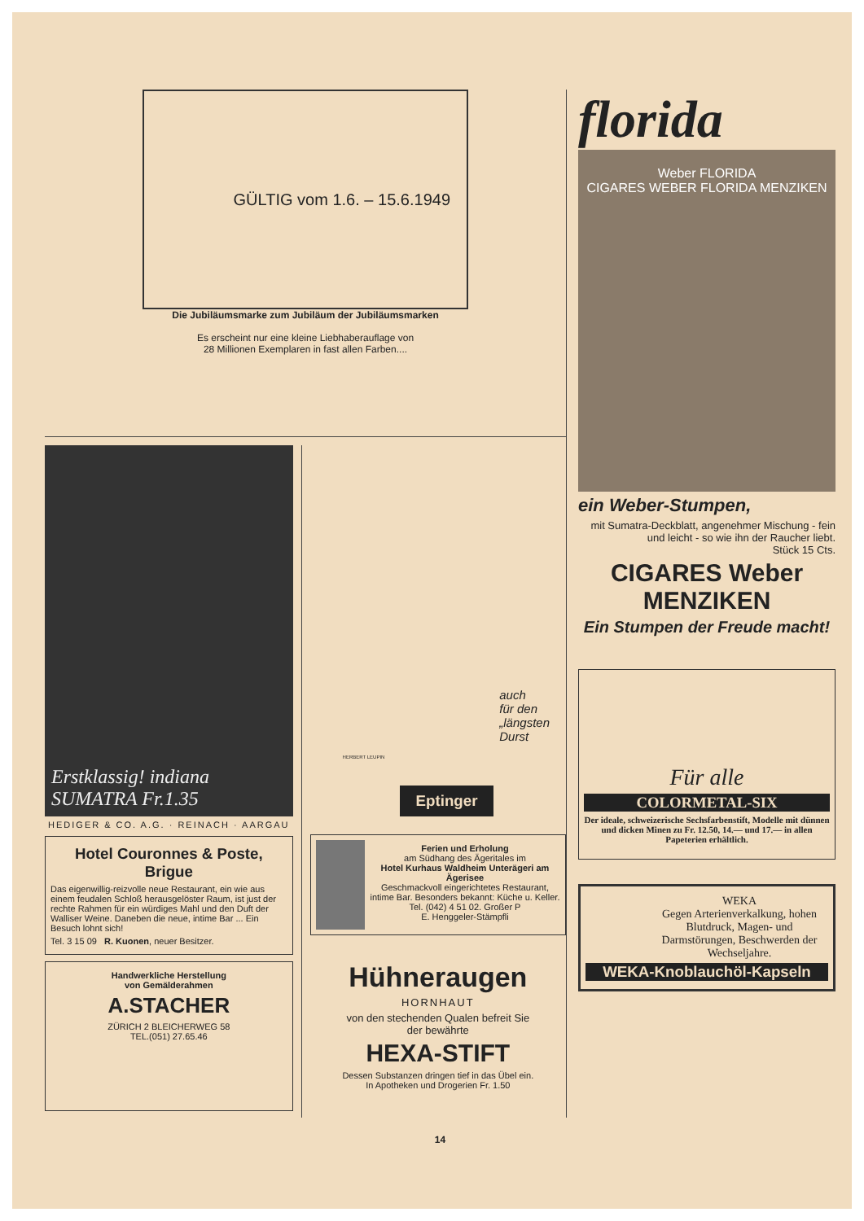GÜLTIG vom 1.6. – 15.6.1949
Die Jubiläumsmarke zum Jubiläum der Jubiläumsmarken
Es erscheint nur eine kleine Liebhaberauflage von
28 Millionen Exemplaren in fast allen Farben....
Erstklassig! indiana SUMATRA Fr.1.35
HEDIGER & CO. A.G. · REINACH · AARGAU
Hotel Couronnes & Poste, Brigue
Das eigenwillig-reizvolle neue Restaurant, ein wie aus einem feudalen Schloß herausgelöster Raum, ist just der rechte Rahmen für ein würdiges Mahl und den Duft der Walliser Weine. Daneben die neue, intime Bar ... Ein Besuch lohnt sich!
Tel. 3 15 09 R. Kuonen, neuer Besitzer.
Handwerkliche Herstellung
von Gemälderahmen
A.STACHER
ZÜRICH 2 BLEICHERWEG 58
TEL.(051) 27.65.46
auch
für den
„längsten
Durst
HERBERT LEUPIN
Eptinger
Ferien und Erholung
am Südhang des Ägeritales im
Hotel Kurhaus Waldheim Unterägeri am Ägerisee
Geschmackvoll eingerichtetes Restaurant, intime Bar. Besonders bekannt: Küche u. Keller. Tel. (042) 4 51 02. Großer P
E. Henggeler-Stämpfli
Hühneraugen
HORNHAUT
von den stechenden Qualen befreit Sie
der bewährte
HEXA-STIFT
Dessen Substanzen dringen tief in das Übel ein.
In Apotheken und Drogerien Fr. 1.50
florida
Weber FLORIDA
CIGARES WEBER FLORIDA MENZIKEN
ein Weber-Stumpen,
mit Sumatra-Deckblatt, angenehmer Mischung - fein und leicht - so wie ihn der Raucher liebt.
Stück 15 Cts.
CIGARES Weber MENZIKEN
Ein Stumpen der Freude macht!
Für alle
COLORMETAL-SIX
Der ideale, schweizerische Sechsfarbenstift, Modelle mit dünnen und dicken Minen zu Fr. 12.50, 14.— und 17.— in allen Papeterien erhältlich.
WEKA
Gegen Arterienverkalkung, hohen Blutdruck, Magen- und Darmstörungen, Beschwerden der Wechseljahre.
WEKA-Knoblauchöl-Kapseln
14